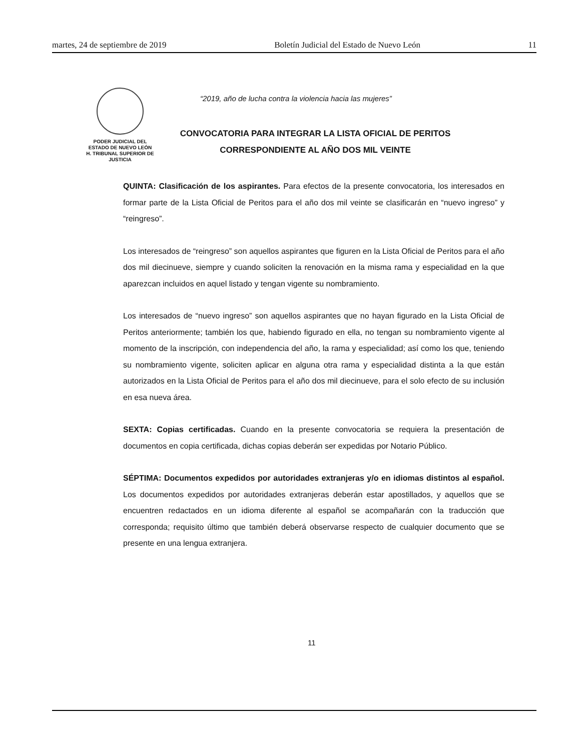martes, 24 de septiembre de 2019 Boletín Judicial del Estado de Nuevo León 11
PODER JUDICIAL DEL
ESTADO DE NUEVO LEÓN
H. TRIBUNAL SUPERIOR DE
JUSTICIA
“2019, año de lucha contra la violencia hacia las mujeres”
CONVOCATORIA PARA INTEGRAR LA LISTA OFICIAL DE PERITOS
CORRESPONDIENTE AL AÑO DOS MIL VEINTE
QUINTA: Clasificación de los aspirantes. Para efectos de la presente convocatoria, los interesados en formar parte de la Lista Oficial de Peritos para el año dos mil veinte se clasificarán en “nuevo ingreso” y “reingreso”.
Los interesados de “reingreso” son aquellos aspirantes que figuren en la Lista Oficial de Peritos para el año dos mil diecinueve, siempre y cuando soliciten la renovación en la misma rama y especialidad en la que aparezcan incluidos en aquel listado y tengan vigente su nombramiento.
Los interesados de “nuevo ingreso” son aquellos aspirantes que no hayan figurado en la Lista Oficial de Peritos anteriormente; también los que, habiendo figurado en ella, no tengan su nombramiento vigente al momento de la inscripción, con independencia del año, la rama y especialidad; así como los que, teniendo su nombramiento vigente, soliciten aplicar en alguna otra rama y especialidad distinta a la que están autorizados en la Lista Oficial de Peritos para el año dos mil diecinueve, para el solo efecto de su inclusión en esa nueva área.
SEXTA: Copias certificadas. Cuando en la presente convocatoria se requiera la presentación de documentos en copia certificada, dichas copias deberán ser expedidas por Notario Público.
SÉPTIMA: Documentos expedidos por autoridades extranjeras y/o en idiomas distintos al español. Los documentos expedidos por autoridades extranjeras deberán estar apostillados, y aquellos que se encuentren redactados en un idioma diferente al español se acompañarán con la traducción que corresponda; requisito último que también deberá observarse respecto de cualquier documento que se presente en una lengua extranjera.
11